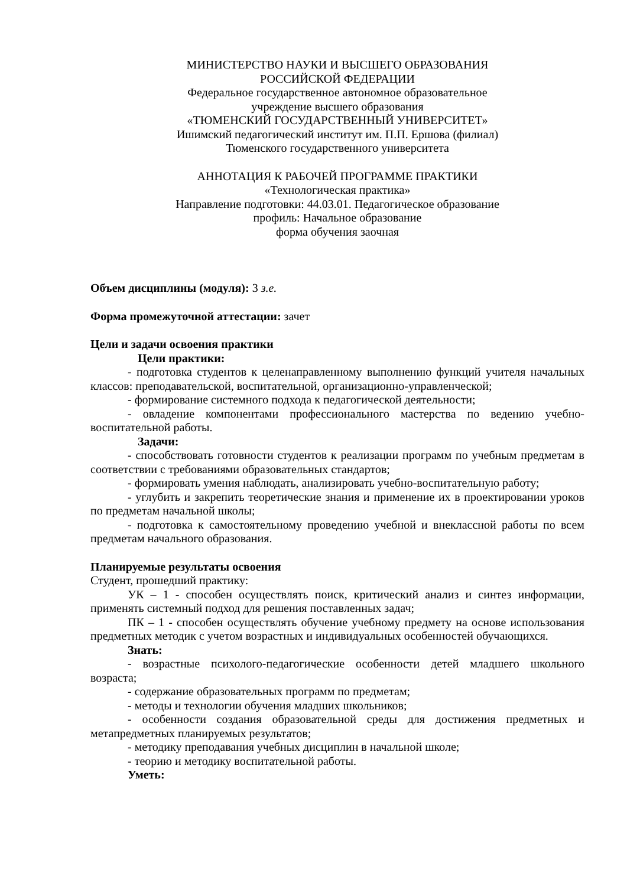МИНИСТЕРСТВО НАУКИ И ВЫСШЕГО ОБРАЗОВАНИЯ
РОССИЙСКОЙ ФЕДЕРАЦИИ
Федеральное государственное автономное образовательное
учреждение высшего образования
«ТЮМЕНСКИЙ ГОСУДАРСТВЕННЫЙ УНИВЕРСИТЕТ»
Ишимский педагогический институт им. П.П. Ершова (филиал)
Тюменского государственного университета
АННОТАЦИЯ К РАБОЧЕЙ ПРОГРАММЕ ПРАКТИКИ
«Технологическая практика»
Направление подготовки: 44.03.01. Педагогическое образование
профиль: Начальное образование
форма обучения заочная
Объем дисциплины (модуля): 3 з.е.
Форма промежуточной аттестации: зачет
Цели и задачи освоения практики
Цели практики:
- подготовка студентов к целенаправленному выполнению функций учителя начальных классов: преподавательской, воспитательной, организационно-управленческой;
- формирование системного подхода к педагогической деятельности;
- овладение компонентами профессионального мастерства по ведению учебно-воспитательной работы.
Задачи:
- способствовать готовности студентов к реализации программ по учебным предметам в соответствии с требованиями образовательных стандартов;
- формировать умения наблюдать, анализировать учебно-воспитательную работу;
- углубить и закрепить теоретические знания и применение их в проектировании уроков по предметам начальной школы;
- подготовка к самостоятельному проведению учебной и внеклассной работы по всем предметам начального образования.
Планируемые результаты освоения
Студент, прошедший практику:
УК – 1 - способен осуществлять поиск, критический анализ и синтез информации, применять системный подход для решения поставленных задач;
ПК – 1 - способен осуществлять обучение учебному предмету на основе использования предметных методик с учетом возрастных и индивидуальных особенностей обучающихся.
Знать:
- возрастные психолого-педагогические особенности детей младшего школьного возраста;
- содержание образовательных программ по предметам;
- методы и технологии обучения младших школьников;
- особенности создания образовательной среды для достижения предметных и метапредметных планируемых результатов;
- методику преподавания учебных дисциплин в начальной школе;
- теорию и методику воспитательной работы.
Уметь: